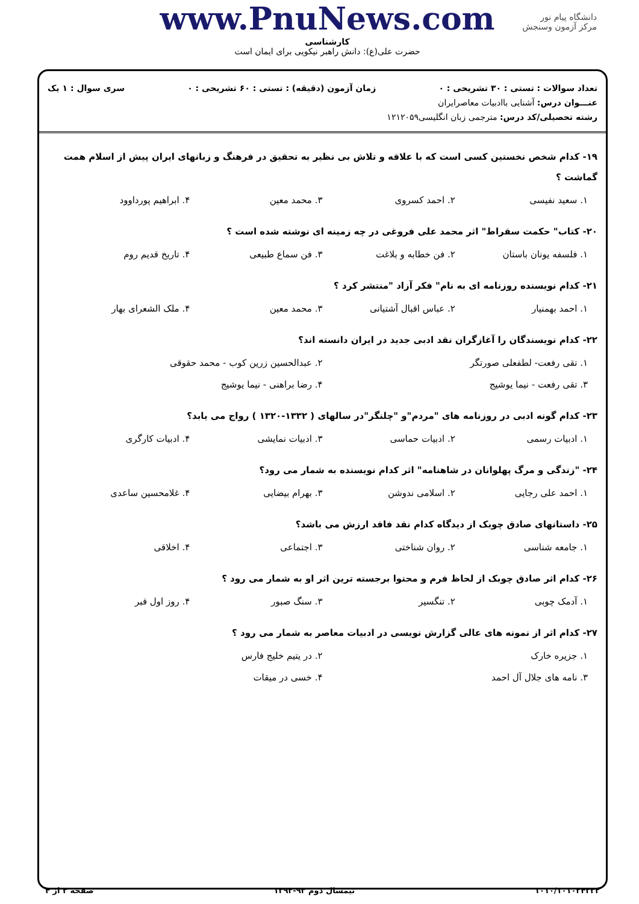دانشگاه پیام نور
مرکز آزمون وسنجش
www.PnuNews.com
کارشناسی
حضرت علی(ع): دانش راهبر نیکویی برای ایمان است
تعداد سوالات : تستی : ۳۰ تشریحی : ۰ زمان آزمون (دقیقه) : تستی : ۶۰ تشریحی : ۰ سری سوال : ۱ یک
عنـــوان درس: آشنایی باادبیات معاصرایران
رشته تحصیلی/کد درس: مترجمی زبان انگلیسی۱۲۱۲۰۵۹
۱۹- کدام شخص نخستین کسی است که با علاقه و تلاش بی نظیر به تحقیق در فرهنگ و زبانهای ایران پیش از اسلام همت گماشت ؟
۱. سعید نفیسی ۲. احمد کسروی ۳. محمد معین ۴. ابراهیم پورداوود
۲۰- کتاب" حکمت سقراط" اثر محمد علی فروغی در چه زمینه ای نوشته شده است ؟
۱. فلسفه یونان باستان ۲. فن خطابه و بلاغت ۳. فن سماع طبیعی ۴. تاریخ قدیم روم
۲۱- کدام نویسنده روزنامه ای به نام" فکر آزاد "منتشر کرد ؟
۱. احمد بهمنیار ۲. عباس اقبال آشتیانی ۳. محمد معین ۴. ملک الشعرای بهار
۲۲- کدام نویسندگان را آغازگران نقد ادبی جدید در ایران دانسته اند؟
۱. تقی رفعت- لطفعلی صورتگر ۲. عبدالحسین زرین کوب - محمد حقوقی ۳. تقی رفعت - نیما یوشیج ۴. رضا براهنی - نیما یوشیج
۲۳- کدام گونه ادبی در روزنامه های "مردم"و "چلنگر"در سالهای ( ۱۳۳۲-۱۳۲۰ ) رواج می یابد؟
۱. ادبیات رسمی ۲. ادبیات حماسی ۳. ادبیات نمایشی ۴. ادبیات کارگری
۲۴- "زندگی و مرگ پهلوانان در شاهنامه" اثر کدام نویسنده به شمار می رود؟
۱. احمد علی رجایی ۲. اسلامی ندوشن ۳. بهرام بیضایی ۴. غلامحسین ساعدی
۲۵- داستانهای صادق چوبک از دیدگاه کدام نقد فاقد ارزش می باشد؟
۱. جامعه شناسی ۲. روان شناختی ۳. اجتماعی ۴. اخلاقی
۲۶- کدام اثر صادق چوبک از لحاظ فرم و محتوا برجسته ترین اثر او به شمار می رود ؟
۱. آدمک چوبی ۲. تنگسیر ۳. سنگ صبور ۴. روز اول قبر
۲۷- کدام اثر از نمونه های عالی گزارش نویسی در ادبیات معاصر به شمار می رود ؟
۱. جزیره خارک ۲. در یتیم خلیج فارس ۳. نامه های جلال آل احمد ۴. خسی در میقات
۱۰۱۰/۱۰۱۰۲۴۳۳۲ نیمسال دوم ۹۳-۱۳۹۲ صفحه ۳ از ۴